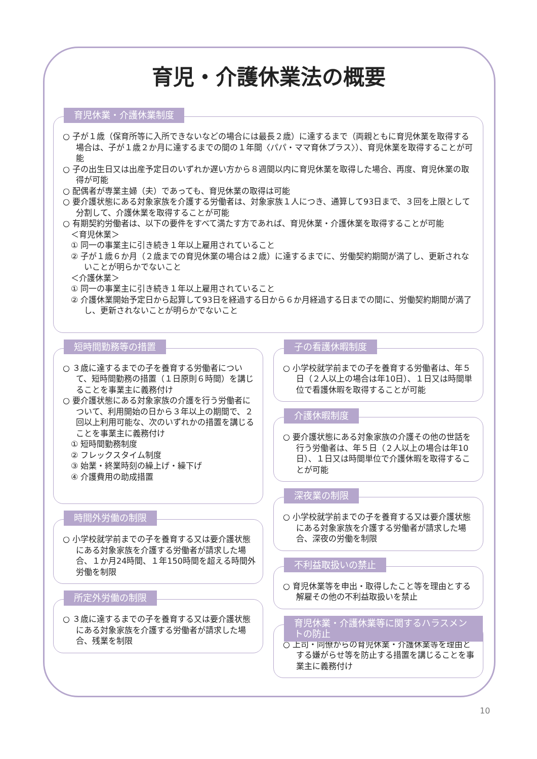育児・介護休業法の概要
育児休業・介護休業制度
○ 子が１歳（保育所等に入所できないなどの場合には最長２歳）に達するまで（両親ともに育児休業を取得する場合は、子が１歳２か月に達するまでの間の１年間〈パパ・ママ育休プラス〉）、育児休業を取得することが可能
○ 子の出生日又は出産予定日のいずれか遅い方から８週間以内に育児休業を取得した場合、再度、育児休業の取得が可能
○ 配偶者が専業主婦（夫）であっても、育児休業の取得は可能
○ 要介護状態にある対象家族を介護する労働者は、対象家族１人につき、通算して93日まで、３回を上限として分割して、介護休業を取得することが可能
○ 有期契約労働者は、以下の要件をすべて満たす方であれば、育児休業・介護休業を取得することが可能
＜育児休業＞
① 同一の事業主に引き続き１年以上雇用されていること
② 子が１歳６か月（２歳までの育児休業の場合は２歳）に達するまでに、労働契約期間が満了し、更新されないことが明らかでないこと
＜介護休業＞
① 同一の事業主に引き続き１年以上雇用されていること
② 介護休業開始予定日から起算して93日を経過する日から６か月経過する日までの間に、労働契約期間が満了し、更新されないことが明らかでないこと
短時間勤務等の措置
○ ３歳に達するまでの子を養育する労働者について、短時間勤務の措置（１日原則６時間）を講じることを事業主に義務付け
○ 要介護状態にある対象家族の介護を行う労働者について、利用開始の日から３年以上の期間で、２回以上利用可能な、次のいずれかの措置を講じることを事業主に義務付け
① 短時間勤務制度
② フレックスタイム制度
③ 始業・終業時刻の繰上げ・繰下げ
④ 介護費用の助成措置
時間外労働の制限
○ 小学校就学前までの子を養育する又は要介護状態にある対象家族を介護する労働者が請求した場合、１か月24時間、１年150時間を超える時間外労働を制限
所定外労働の制限
○ ３歳に達するまでの子を養育する又は要介護状態にある対象家族を介護する労働者が請求した場合、残業を制限
子の看護休暇制度
○ 小学校就学前までの子を養育する労働者は、年５日（２人以上の場合は年10日）、１日又は時間単位で看護休暇を取得することが可能
介護休暇制度
○ 要介護状態にある対象家族の介護その他の世話を行う労働者は、年５日（２人以上の場合は年10日）、１日又は時間単位で介護休暇を取得することが可能
深夜業の制限
○ 小学校就学前までの子を養育する又は要介護状態にある対象家族を介護する労働者が請求した場合、深夜の労働を制限
不利益取扱いの禁止
○ 育児休業等を申出・取得したこと等を理由とする解雇その他の不利益取扱いを禁止
育児休業・介護休業等に関するハラスメントの防止
○ 上司・同僚からの育児休業・介護休業等を理由とする嫌がらせ等を防止する措置を講じることを事業主に義務付け
10